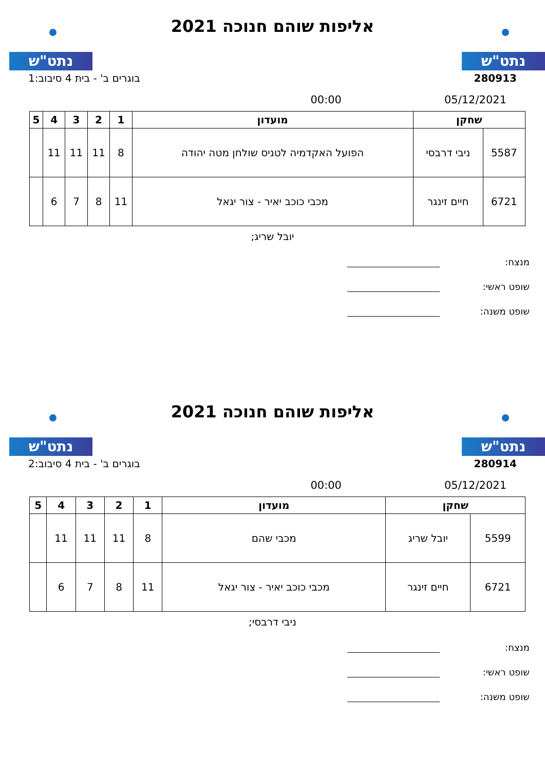נתט"ש נתט"ש
אליפות שוהם חנוכה 2021
בוגרים ב' - בית 4 סיבוב:1 280913
00:00 05/12/2021
| שחקן | | מועדון | 1 | 2 | 3 | 4 | 5 |
| --- | --- | --- | --- | --- | --- | --- | --- |
| 5587 | ניבי דרבסי | הפועל האקדמיה לטניס שולחן מטה יהודה | 8 | 11 | 11 | 11 | |
| 6721 | חיים זינגר | מכבי כוכב יאיר - צור יגאל | 11 | 8 | 7 | 6 | |
יובל שריג;
מנצח:
שופט ראשי:
שופט משנה:
נתט"ש נתט"ש
אליפות שוהם חנוכה 2021
בוגרים ב' - בית 4 סיבוב:2 280914
00:00 05/12/2021
| שחקן | | מועדון | 1 | 2 | 3 | 4 | 5 |
| --- | --- | --- | --- | --- | --- | --- | --- |
| 5599 | יובל שריג | מכבי שהם | 8 | 11 | 11 | 11 | |
| 6721 | חיים זינגר | מכבי כוכב יאיר - צור יגאל | 11 | 8 | 7 | 6 | |
ניבי דרבסי;
מנצח:
שופט ראשי:
שופט משנה: